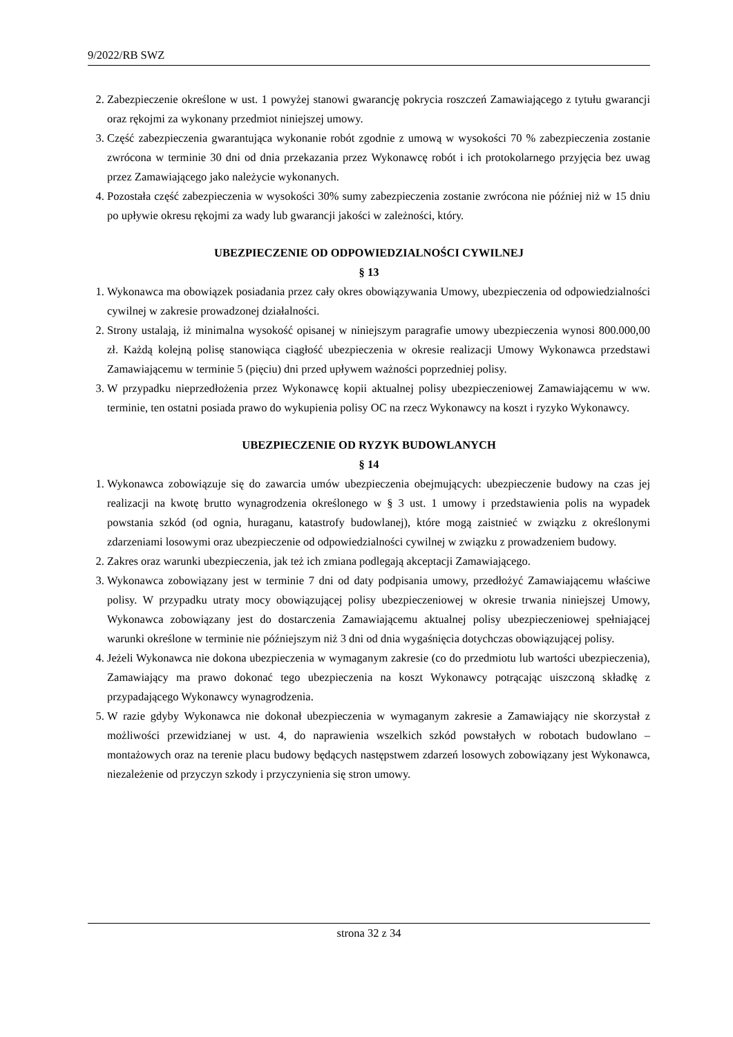9/2022/RB SWZ
2. Zabezpieczenie określone w ust. 1 powyżej stanowi gwarancję pokrycia roszczeń Zamawiającego z tytułu gwarancji oraz rękojmi za wykonany przedmiot niniejszej umowy.
3. Część zabezpieczenia gwarantująca wykonanie robót zgodnie z umową w wysokości 70 % zabezpieczenia zostanie zwrócona w terminie 30 dni od dnia przekazania przez Wykonawcę robót i ich protokolarnego przyjęcia bez uwag przez Zamawiającego jako należycie wykonanych.
4. Pozostała część zabezpieczenia w wysokości 30% sumy zabezpieczenia zostanie zwrócona nie później niż w 15 dniu po upływie okresu rękojmi za wady lub gwarancji jakości w zależności, który.
UBEZPIECZENIE OD ODPOWIEDZIALNOŚCI CYWILNEJ
§ 13
1. Wykonawca ma obowiązek posiadania przez cały okres obowiązywania Umowy, ubezpieczenia od odpowiedzialności cywilnej w zakresie prowadzonej działalności.
2. Strony ustalają, iż minimalna wysokość opisanej w niniejszym paragrafie umowy ubezpieczenia wynosi 800.000,00 zł. Każdą kolejną polisę stanowiąca ciągłość ubezpieczenia w okresie realizacji Umowy Wykonawca przedstawi Zamawiającemu w terminie 5 (pięciu) dni przed upływem ważności poprzedniej polisy.
3. W przypadku nieprzedłożenia przez Wykonawcę kopii aktualnej polisy ubezpieczeniowej Zamawiającemu w ww. terminie, ten ostatni posiada prawo do wykupienia polisy OC na rzecz Wykonawcy na koszt i ryzyko Wykonawcy.
UBEZPIECZENIE OD RYZYK BUDOWLANYCH
§ 14
1. Wykonawca zobowiązuje się do zawarcia umów ubezpieczenia obejmujących: ubezpieczenie budowy na czas jej realizacji na kwotę brutto wynagrodzenia określonego w § 3 ust. 1 umowy i przedstawienia polis na wypadek powstania szkód (od ognia, huraganu, katastrofy budowlanej), które mogą zaistnieć w związku z określonymi zdarzeniami losowymi oraz ubezpieczenie od odpowiedzialności cywilnej w związku z prowadzeniem budowy.
2. Zakres oraz warunki ubezpieczenia, jak też ich zmiana podlegają akceptacji Zamawiającego.
3. Wykonawca zobowiązany jest w terminie 7 dni od daty podpisania umowy, przedłożyć Zamawiającemu właściwe polisy. W przypadku utraty mocy obowiązującej polisy ubezpieczeniowej w okresie trwania niniejszej Umowy, Wykonawca zobowiązany jest do dostarczenia Zamawiającemu aktualnej polisy ubezpieczeniowej spełniającej warunki określone w terminie nie późniejszym niż 3 dni od dnia wygaśnięcia dotychczas obowiązującej polisy.
4. Jeżeli Wykonawca nie dokona ubezpieczenia w wymaganym zakresie (co do przedmiotu lub wartości ubezpieczenia), Zamawiający ma prawo dokonać tego ubezpieczenia na koszt Wykonawcy potrącając uiszczoną składkę z przypadającego Wykonawcy wynagrodzenia.
5. W razie gdyby Wykonawca nie dokonał ubezpieczenia w wymaganym zakresie a Zamawiający nie skorzystał z możliwości przewidzianej w ust. 4, do naprawienia wszelkich szkód powstałych w robotach budowlano – montażowych oraz na terenie placu budowy będących następstwem zdarzeń losowych zobowiązany jest Wykonawca, niezależenie od przyczyn szkody i przyczynienia się stron umowy.
strona 32 z 34